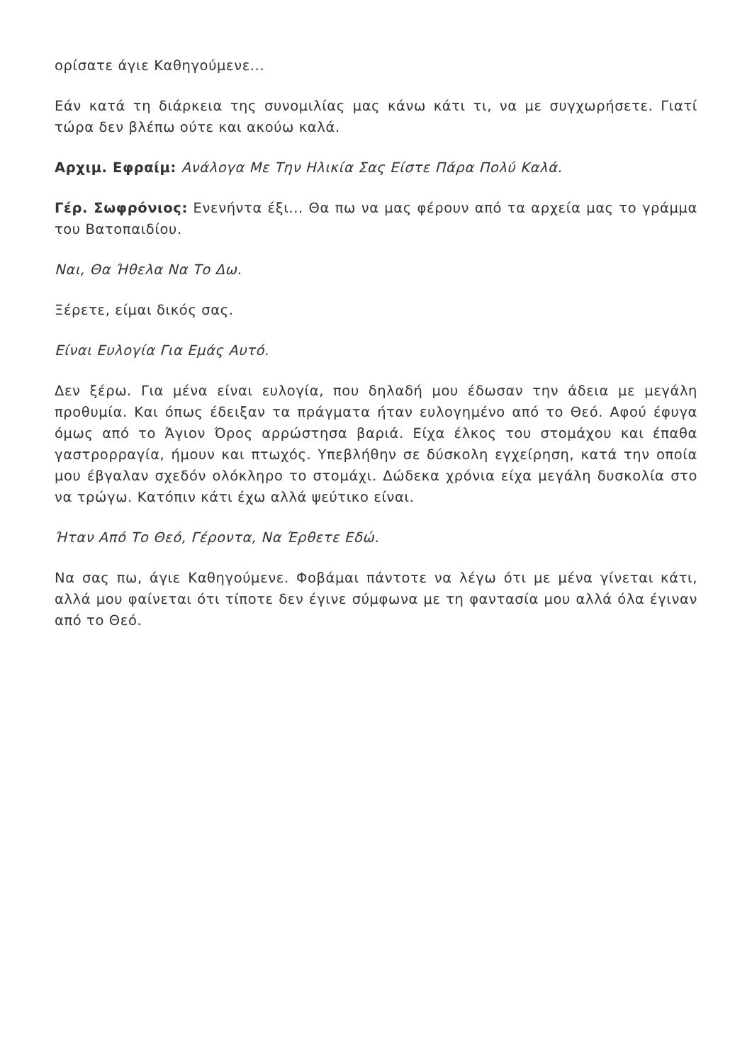ορίσατε άγιε Καθηγούμενε...
Εάν κατά τη διάρκεια της συνομιλίας μας κάνω κάτι τι, να με συγχωρήσετε. Γιατί τώρα δεν βλέπω ούτε και ακούω καλά.
Αρχιμ. Εφραίμ: Ανάλογα Με Την Ηλικία Σας Είστε Πάρα Πολύ Καλά.
Γέρ. Σωφρόνιος: Ενενήντα έξι... Θα πω να μας φέρουν από τα αρχεία μας το γράμμα του Βατοπαιδίου.
Ναι, Θα Ήθελα Να Το Δω.
Ξέρετε, είμαι δικός σας.
Είναι Ευλογία Για Εμάς Αυτό.
Δεν ξέρω. Για μένα είναι ευλογία, που δηλαδή μου έδωσαν την άδεια με μεγάλη προθυμία. Και όπως έδειξαν τα πράγματα ήταν ευλογημένο από το Θεό. Αφού έφυγα όμως από το Άγιον Όρος αρρώστησα βαριά. Είχα έλκος του στομάχου και έπαθα γαστρορραγία, ήμουν και πτωχός. Υπεβλήθην σε δύσκολη εγχείρηση, κατά την οποία μου έβγαλαν σχεδόν ολόκληρο το στομάχι. Δώδεκα χρόνια είχα μεγάλη δυσκολία στο να τρώγω. Κατόπιν κάτι έχω αλλά ψεύτικο είναι.
Ήταν Από Το Θεό, Γέροντα, Να Έρθετε Εδώ.
Να σας πω, άγιε Καθηγούμενε. Φοβάμαι πάντοτε να λέγω ότι με μένα γίνεται κάτι, αλλά μου φαίνεται ότι τίποτε δεν έγινε σύμφωνα με τη φαντασία μου αλλά όλα έγιναν από το Θεό.